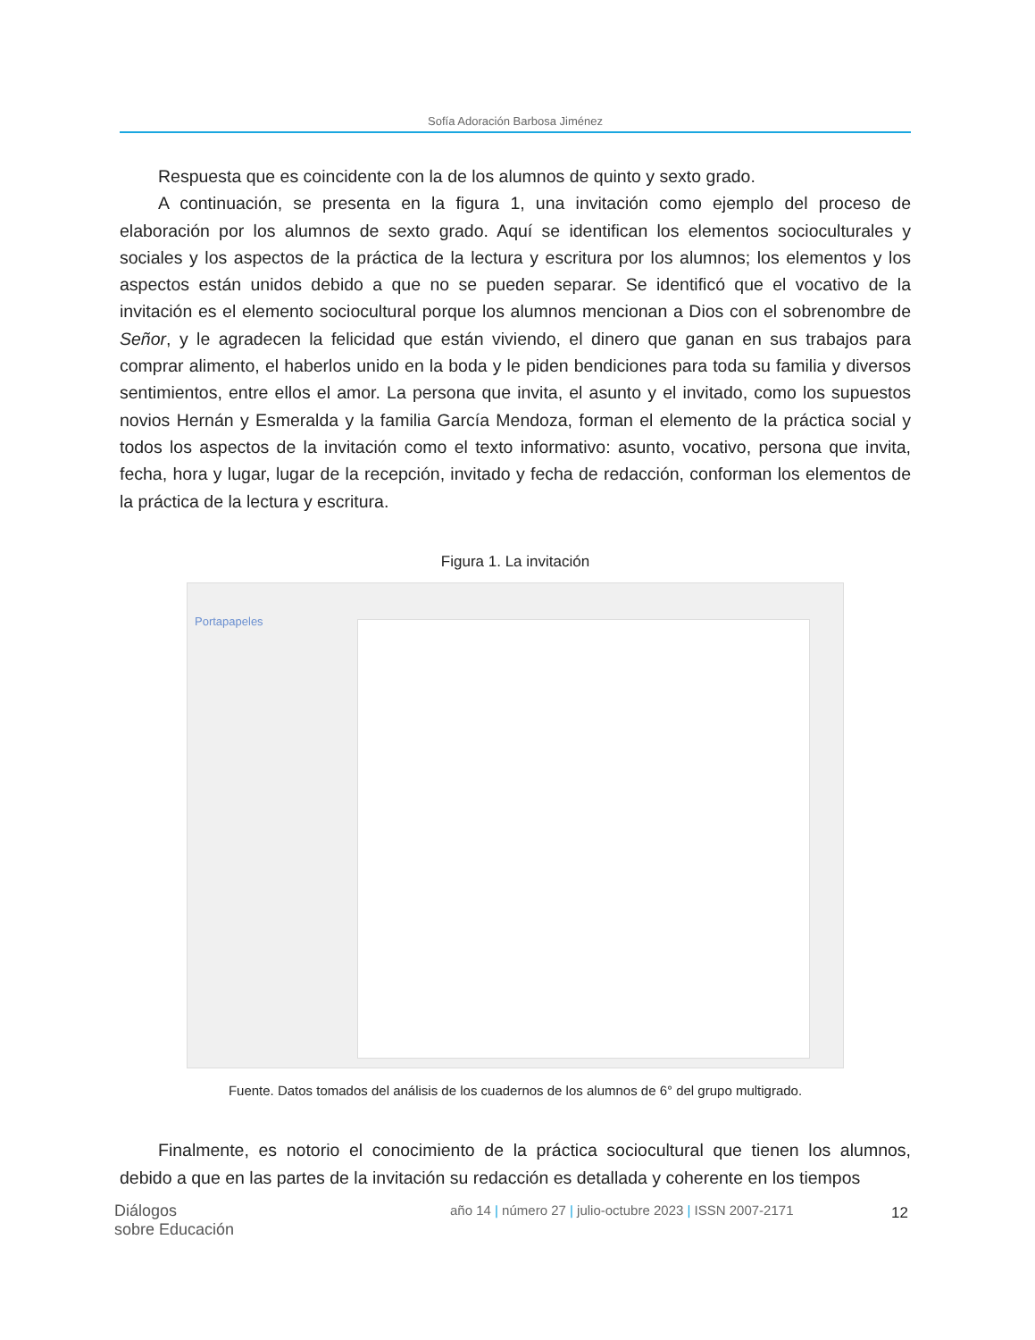Sofía Adoración Barbosa Jiménez
Respuesta que es coincidente con la de los alumnos de quinto y sexto grado.
A continuación, se presenta en la figura 1, una invitación como ejemplo del proceso de elaboración por los alumnos de sexto grado. Aquí se identifican los elementos socioculturales y sociales y los aspectos de la práctica de la lectura y escritura por los alumnos; los elementos y los aspectos están unidos debido a que no se pueden separar. Se identificó que el vocativo de la invitación es el elemento sociocultural porque los alumnos mencionan a Dios con el sobrenombre de Señor, y le agradecen la felicidad que están viviendo, el dinero que ganan en sus trabajos para comprar alimento, el haberlos unido en la boda y le piden bendiciones para toda su familia y diversos sentimientos, entre ellos el amor. La persona que invita, el asunto y el invitado, como los supuestos novios Hernán y Esmeralda y la familia García Mendoza, forman el elemento de la práctica social y todos los aspectos de la invitación como el texto informativo: asunto, vocativo, persona que invita, fecha, hora y lugar, lugar de la recepción, invitado y fecha de redacción, conforman los elementos de la práctica de la lectura y escritura.
Figura 1. La invitación
Portapapeles
Fuente. Datos tomados del análisis de los cuadernos de los alumnos de 6° del grupo multigrado.
Finalmente, es notorio el conocimiento de la práctica sociocultural que tienen los alumnos, debido a que en las partes de la invitación su redacción es detallada y coherente en los tiempos
Diálogos
sobre Educación
año 14 | número 27 | julio-octubre 2023 | ISSN 2007-2171
12